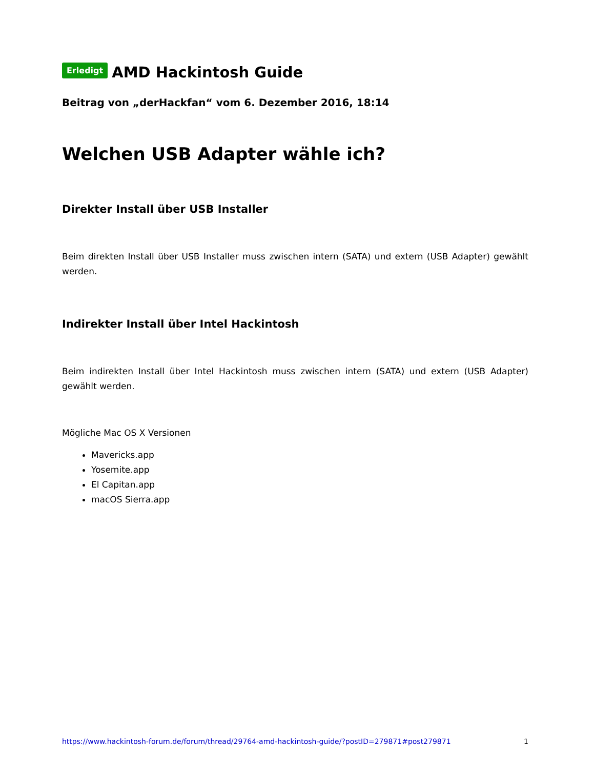Erledigt AMD Hackintosh Guide
Beitrag von „derHackfan“ vom 6. Dezember 2016, 18:14
Welchen USB Adapter wähle ich?
Direkter Install über USB Installer
Beim direkten Install über USB Installer muss zwischen intern (SATA) und extern (USB Adapter) gewählt werden.
Indirekter Install über Intel Hackintosh
Beim indirekten Install über Intel Hackintosh muss zwischen intern (SATA) und extern (USB Adapter) gewählt werden.
Mögliche Mac OS X Versionen
Mavericks.app
Yosemite.app
El Capitan.app
macOS Sierra.app
https://www.hackintosh-forum.de/forum/thread/29764-amd-hackintosh-guide/?postID=279871#post279871 1